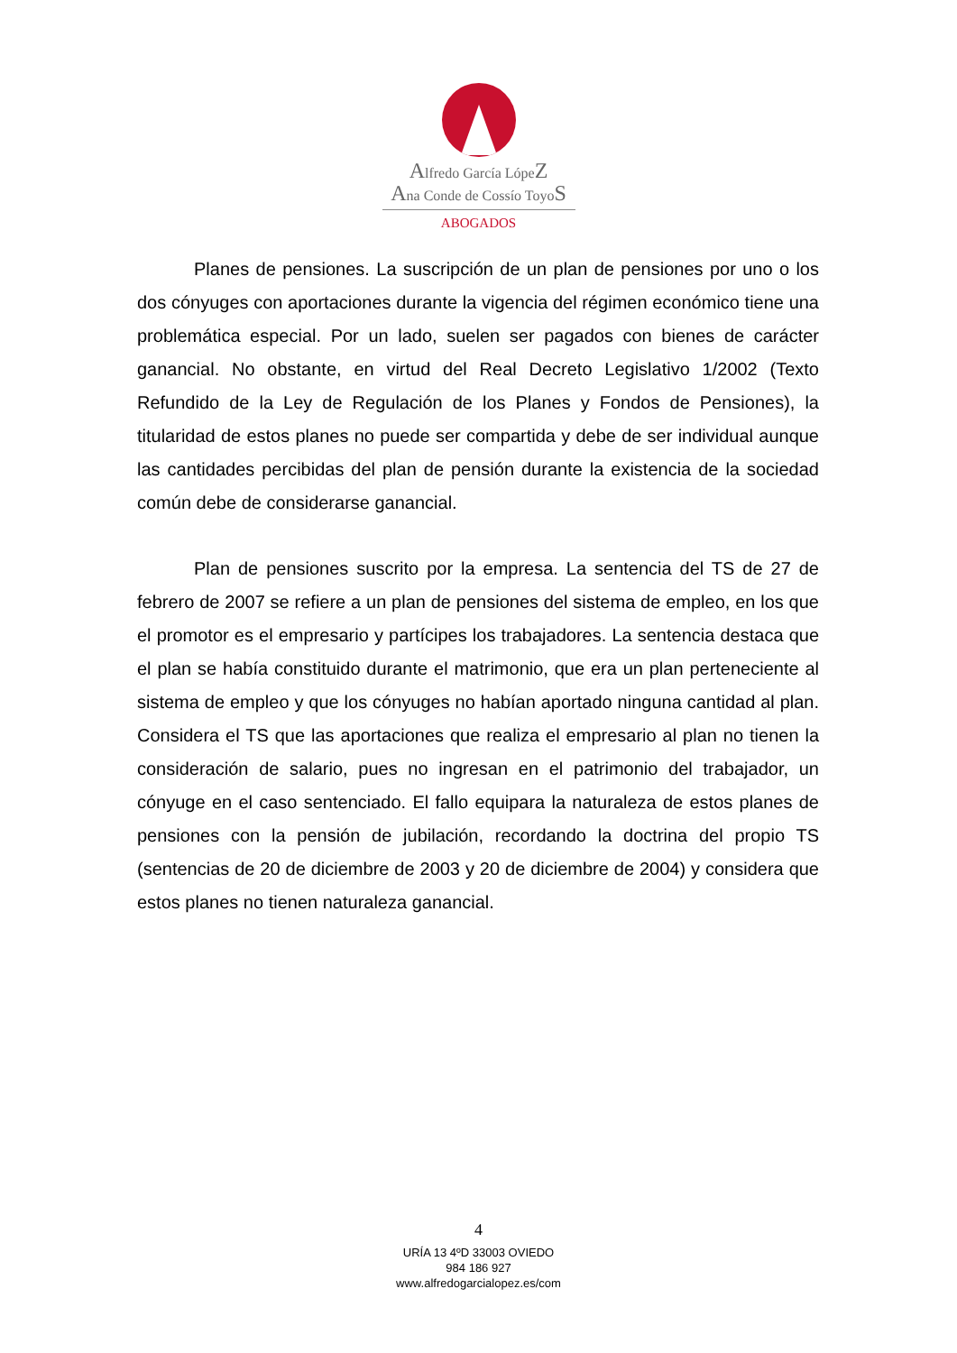Alfredo García LópeZ
Ana Conde de Cossío ToyoS
ABOGADOS
Planes de pensiones. La suscripción de un plan de pensiones por uno o los dos cónyuges con aportaciones durante la vigencia del régimen económico tiene una problemática especial. Por un lado, suelen ser pagados con bienes de carácter ganancial. No obstante, en virtud del Real Decreto Legislativo 1/2002 (Texto Refundido de la Ley de Regulación de los Planes y Fondos de Pensiones), la titularidad de estos planes no puede ser compartida y debe de ser individual aunque las cantidades percibidas del plan de pensión durante la existencia de la sociedad común debe de considerarse ganancial.
Plan de pensiones suscrito por la empresa. La sentencia del TS de 27 de febrero de 2007 se refiere a un plan de pensiones del sistema de empleo, en los que el promotor es el empresario y partícipes los trabajadores. La sentencia destaca que el plan se había constituido durante el matrimonio, que era un plan perteneciente al sistema de empleo y que los cónyuges no habían aportado ninguna cantidad al plan. Considera el TS que las aportaciones que realiza el empresario al plan no tienen la consideración de salario, pues no ingresan en el patrimonio del trabajador, un cónyuge en el caso sentenciado. El fallo equipara la naturaleza de estos planes de pensiones con la pensión de jubilación, recordando la doctrina del propio TS (sentencias de 20 de diciembre de 2003 y 20 de diciembre de 2004) y considera que estos planes no tienen naturaleza ganancial.
4
URÍA 13 4ºD 33003 OVIEDO
984 186 927
www.alfredogarcialopez.es/com